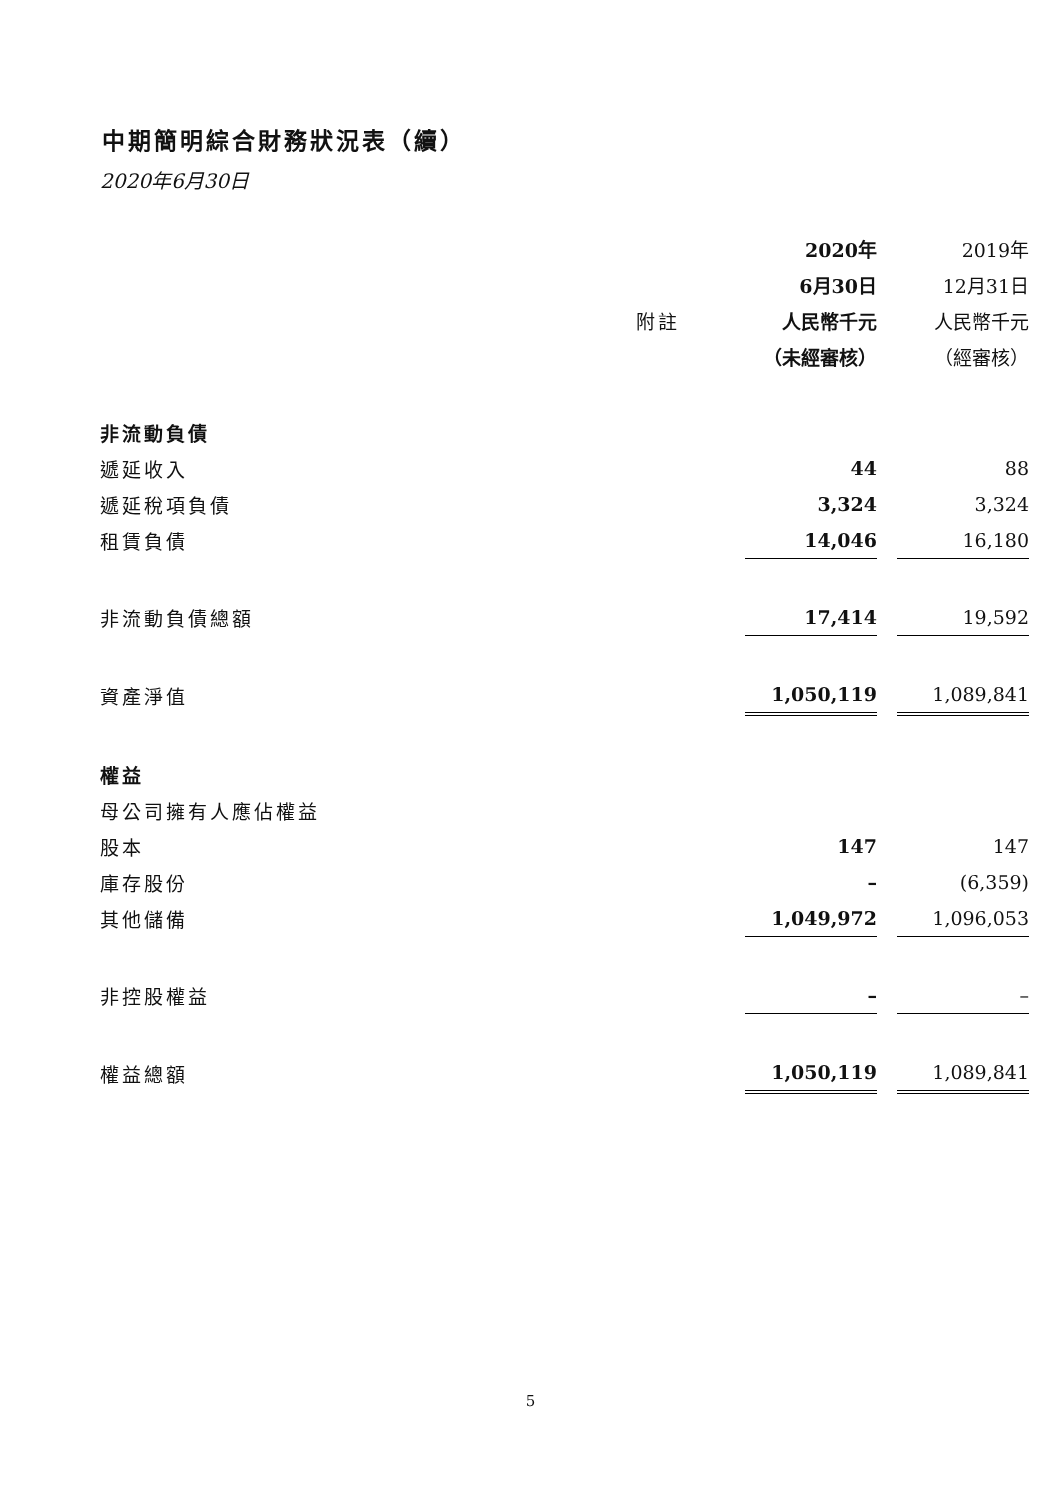中期簡明綜合財務狀況表（續）
2020年6月30日
| | | 2020年 | | 2019年 |
| --- | --- | --- | --- | --- |
| | | 6月30日 | | 12月31日 |
| | 附註 | 人民幣千元 | | 人民幣千元 |
| | | （未經審核） | | （經審核） |
| 非流動負債 | | | | |
| 遞延收入 | | 44 | | 88 |
| 遞延稅項負債 | | 3,324 | | 3,324 |
| 租賃負債 | | 14,046 | | 16,180 |
| 非流動負債總額 | | 17,414 | | 19,592 |
| 資產淨值 | | 1,050,119 | | 1,089,841 |
| 權益 | | | | |
| 母公司擁有人應佔權益 | | | | |
| 股本 | | 147 | | 147 |
| 庫存股份 | | – | | (6,359) |
| 其他儲備 | | 1,049,972 | | 1,096,053 |
| 非控股權益 | | – | | – |
| 權益總額 | | 1,050,119 | | 1,089,841 |
5